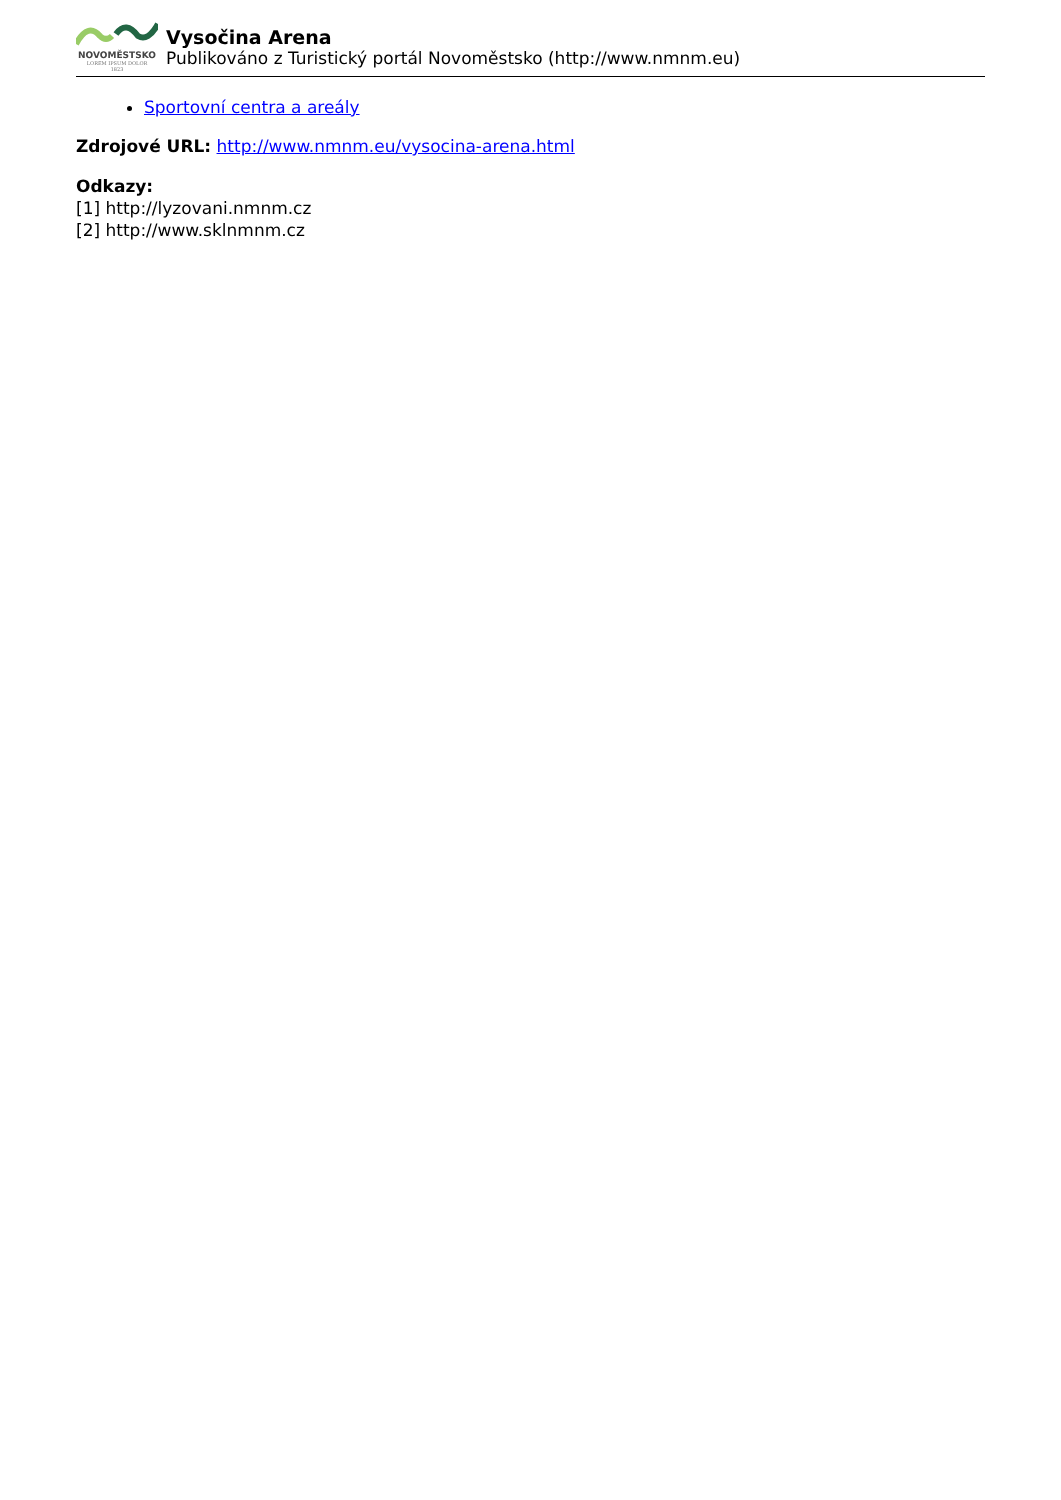NOVOMĚSTSKO
LOREM IPSUM DOLOR
1823
Vysočina Arena
Publikováno z Turistický portál Novoměstsko (http://www.nmnm.eu)
Sportovní centra a areály
Zdrojové URL: http://www.nmnm.eu/vysocina-arena.html
Odkazy:
[1] http://lyzovani.nmnm.cz
[2] http://www.sklnmnm.cz